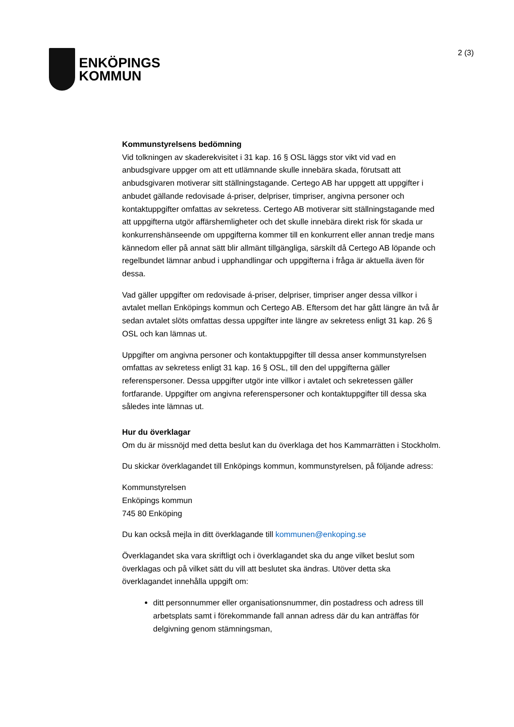ENKÖPINGS
KOMMUN
2 (3)
Kommunstyrelsens bedömning
Vid tolkningen av skaderekvisitet i 31 kap. 16 § OSL läggs stor vikt vid vad en anbudsgivare uppger om att ett utlämnande skulle innebära skada, förutsatt att anbudsgivaren motiverar sitt ställningstagande. Certego AB har uppgett att uppgifter i anbudet gällande redovisade á-priser, delpriser, timpriser, angivna personer och kontaktuppgifter omfattas av sekretess. Certego AB motiverar sitt ställningstagande med att uppgifterna utgör affärshemligheter och det skulle innebära direkt risk för skada ur konkurrenshänseende om uppgifterna kommer till en konkurrent eller annan tredje mans kännedom eller på annat sätt blir allmänt tillgängliga, särskilt då Certego AB löpande och regelbundet lämnar anbud i upphandlingar och uppgifterna i fråga är aktuella även för dessa.
Vad gäller uppgifter om redovisade á-priser, delpriser, timpriser anger dessa villkor i avtalet mellan Enköpings kommun och Certego AB. Eftersom det har gått längre än två år sedan avtalet slöts omfattas dessa uppgifter inte längre av sekretess enligt 31 kap. 26 § OSL och kan lämnas ut.
Uppgifter om angivna personer och kontaktuppgifter till dessa anser kommunstyrelsen omfattas av sekretess enligt 31 kap. 16 § OSL, till den del uppgifterna gäller referenspersoner. Dessa uppgifter utgör inte villkor i avtalet och sekretessen gäller fortfarande. Uppgifter om angivna referenspersoner och kontaktuppgifter till dessa ska således inte lämnas ut.
Hur du överklagar
Om du är missnöjd med detta beslut kan du överklaga det hos Kammarrätten i Stockholm.
Du skickar överklagandet till Enköpings kommun, kommunstyrelsen, på följande adress:
Kommunstyrelsen
Enköpings kommun
745 80 Enköping
Du kan också mejla in ditt överklagande till kommunen@enkoping.se
Överklagandet ska vara skriftligt och i överklagandet ska du ange vilket beslut som överklagas och på vilket sätt du vill att beslutet ska ändras. Utöver detta ska överklagandet innehålla uppgift om:
ditt personnummer eller organisationsnummer, din postadress och adress till arbetsplats samt i förekommande fall annan adress där du kan anträffas för delgivning genom stämningsman,